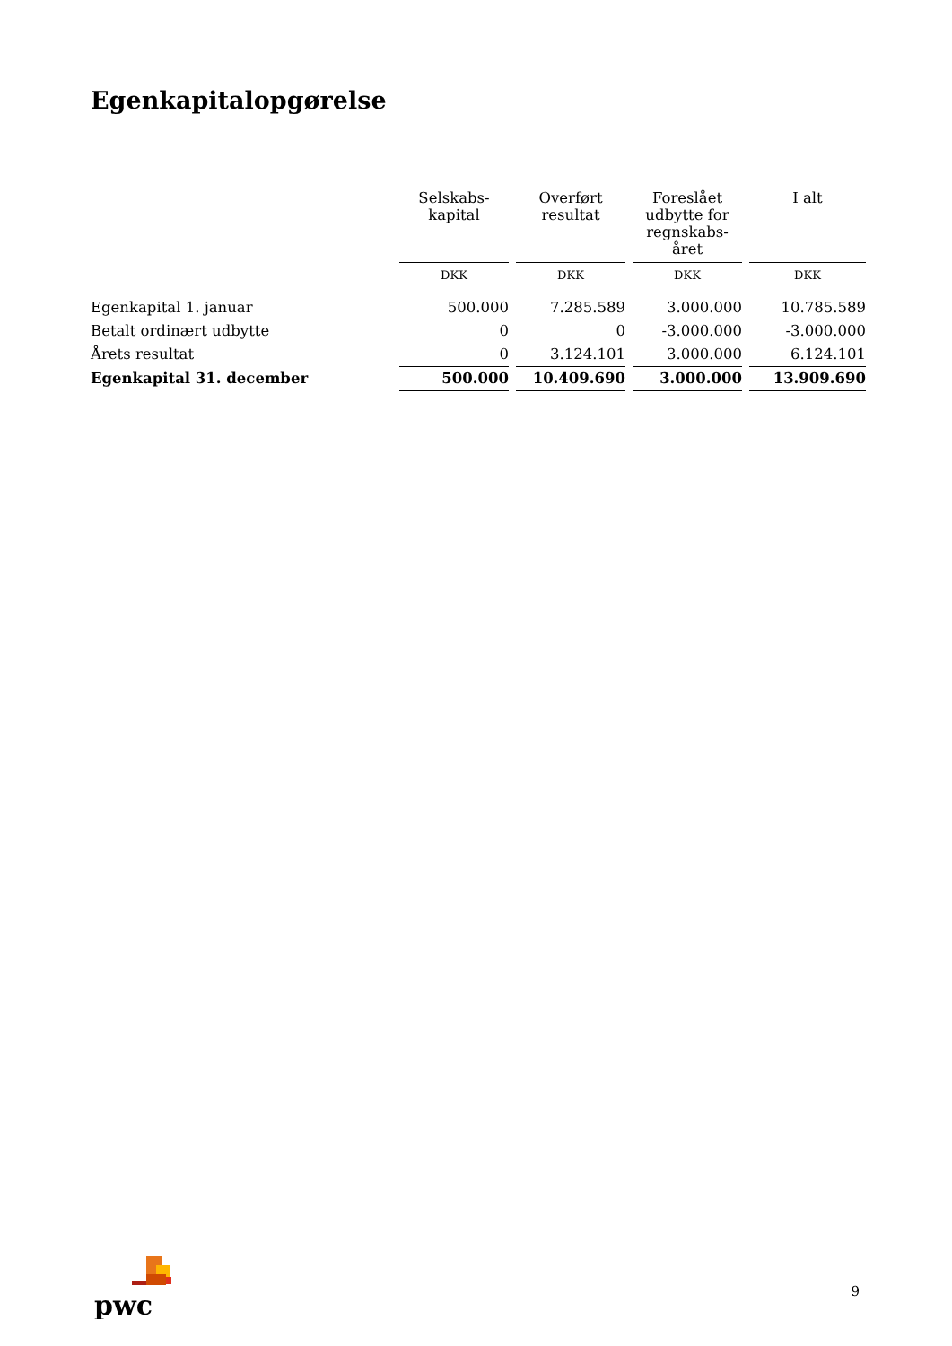Egenkapitalopgørelse
| | Selskabs- kapital | Overført resultat | Foreslået udbytte for regnskabs- året | I alt |
| --- | --- | --- | --- | --- |
| | DKK | DKK | DKK | DKK |
| Egenkapital 1. januar | 500.000 | 7.285.589 | 3.000.000 | 10.785.589 |
| Betalt ordinært udbytte | 0 | 0 | -3.000.000 | -3.000.000 |
| Årets resultat | 0 | 3.124.101 | 3.000.000 | 6.124.101 |
| Egenkapital 31. december | 500.000 | 10.409.690 | 3.000.000 | 13.909.690 |
pwc
9